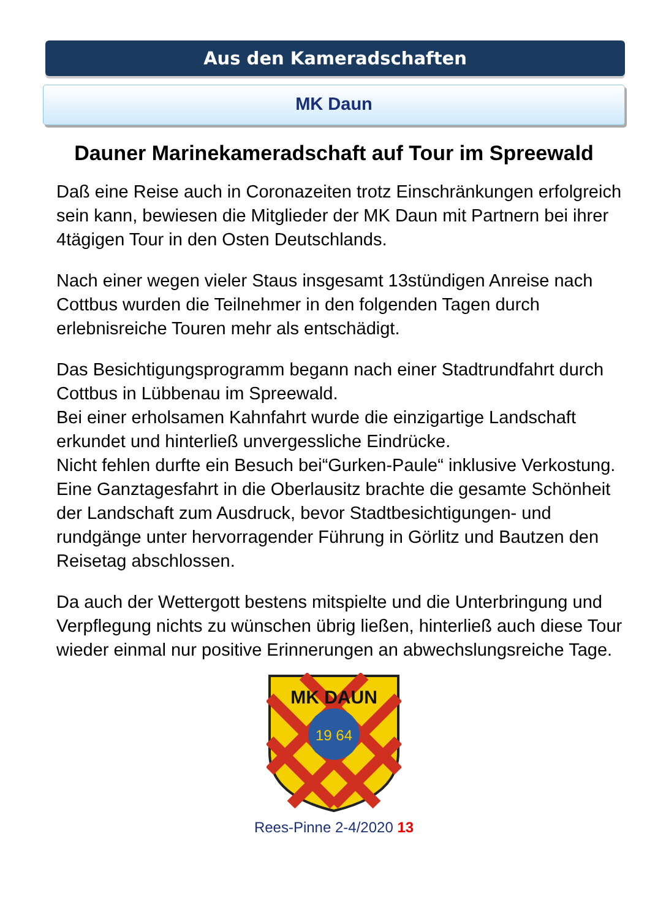Aus den Kameradschaften
MK Daun
Dauner Marinekameradschaft auf Tour im Spreewald
Daß eine Reise auch in Coronazeiten trotz Einschränkungen erfolgreich sein kann, bewiesen die Mitglieder der MK Daun mit Partnern bei ihrer 4tägigen Tour in den Osten Deutschlands.
Nach einer wegen vieler Staus insgesamt 13stündigen Anreise nach Cottbus wurden die Teilnehmer in den folgenden Tagen durch erlebnisreiche Touren mehr als entschädigt.
Das Besichtigungsprogramm begann nach einer Stadtrundfahrt durch Cottbus in Lübbenau im Spreewald.
Bei einer erholsamen Kahnfahrt wurde die einzigartige Landschaft erkundet und hinterließ unvergessliche Eindrücke.
Nicht fehlen durfte ein Besuch bei“Gurken-Paule“ inklusive Verkostung.
Eine Ganztagesfahrt in die Oberlausitz brachte die gesamte Schönheit der Landschaft zum Ausdruck, bevor Stadtbesichtigungen- und rundgänge unter hervorragender Führung in Görlitz und Bautzen den Reisetag abschlossen.
Da auch der Wettergott bestens mitspielte und die Unterbringung und Verpflegung nichts zu wünschen übrig ließen, hinterließ auch diese Tour wieder einmal nur positive Erinnerungen an abwechslungsreiche Tage.
MK DAUN
19 64
Rees-Pinne 2-4/2020 13